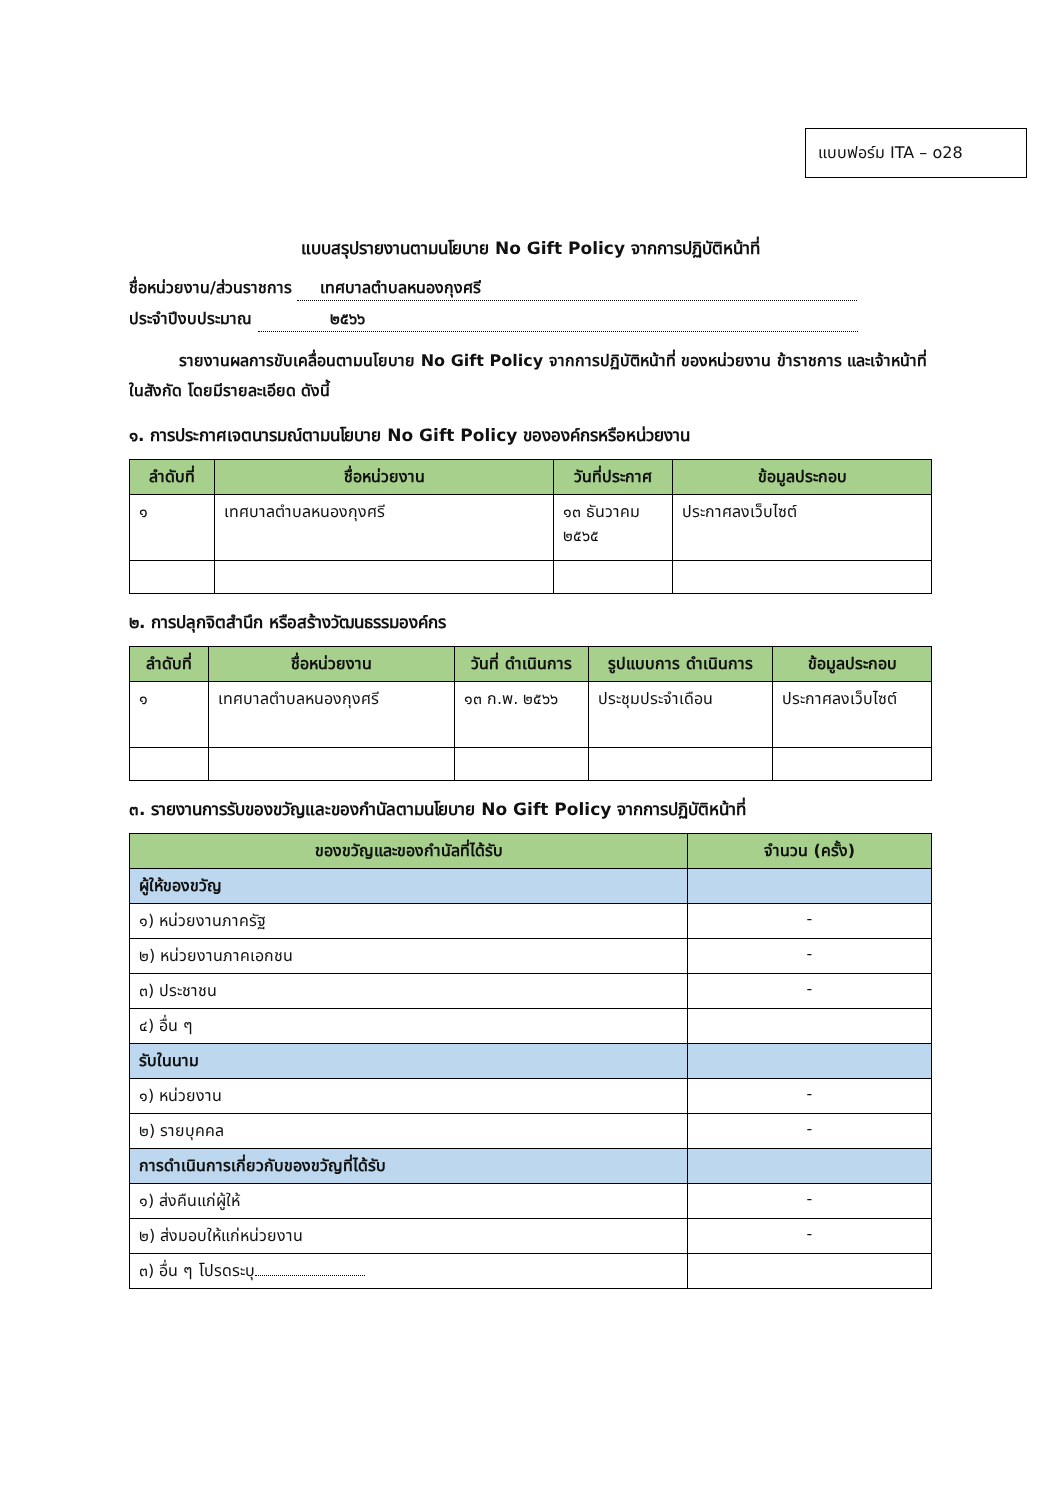แบบฟอร์ม ITA – o28
แบบสรุปรายงานตามนโยบาย No Gift Policy จากการปฏิบัติหน้าที่
ชื่อหน่วยงาน/ส่วนราชการ เทศบาลตำบลหนองกุงศรี
ประจำปีงบประมาณ ๒๕๖๖
รายงานผลการขับเคลื่อนตามนโยบาย No Gift Policy จากการปฏิบัติหน้าที่ ของหน่วยงาน ข้าราชการ และเจ้าหน้าที่ในสังกัด โดยมีรายละเอียด ดังนี้
๑. การประกาศเจตนารมณ์ตามนโยบาย No Gift Policy ขององค์กรหรือหน่วยงาน
| ลำดับที่ | ชื่อหน่วยงาน | วันที่ประกาศ | ข้อมูลประกอบ |
| --- | --- | --- | --- |
| ๑ | เทศบาลตำบลหนองกุงศรี | ๑๓ ธันวาคม ๒๕๖๕ | ประกาศลงเว็บไซต์ |
๒. การปลุกจิตสำนึก หรือสร้างวัฒนธรรมองค์กร
| ลำดับที่ | ชื่อหน่วยงาน | วันที่ ดำเนินการ | รูปแบบการ ดำเนินการ | ข้อมูลประกอบ |
| --- | --- | --- | --- | --- |
| ๑ | เทศบาลตำบลหนองกุงศรี | ๑๓ ก.พ. ๒๕๖๖ | ประชุมประจำเดือน | ประกาศลงเว็บไซต์ |
๓. รายงานการรับของขวัญและของกำนัลตามนโยบาย No Gift Policy จากการปฏิบัติหน้าที่
| ของขวัญและของกำนัลที่ได้รับ | จำนวน (ครั้ง) |
| --- | --- |
| ผู้ให้ของขวัญ | |
| ๑) หน่วยงานภาครัฐ | - |
| ๒) หน่วยงานภาคเอกชน | - |
| ๓) ประชาชน | - |
| ๔) อื่น ๆ | |
| รับในนาม | |
| ๑) หน่วยงาน | - |
| ๒) รายบุคคล | - |
| การดำเนินการเกี่ยวกับของขวัญที่ได้รับ | |
| ๑) ส่งคืนแก่ผู้ให้ | - |
| ๒) ส่งมอบให้แก่หน่วยงาน | - |
| ๓) อื่น ๆ โปรดระบุ | |